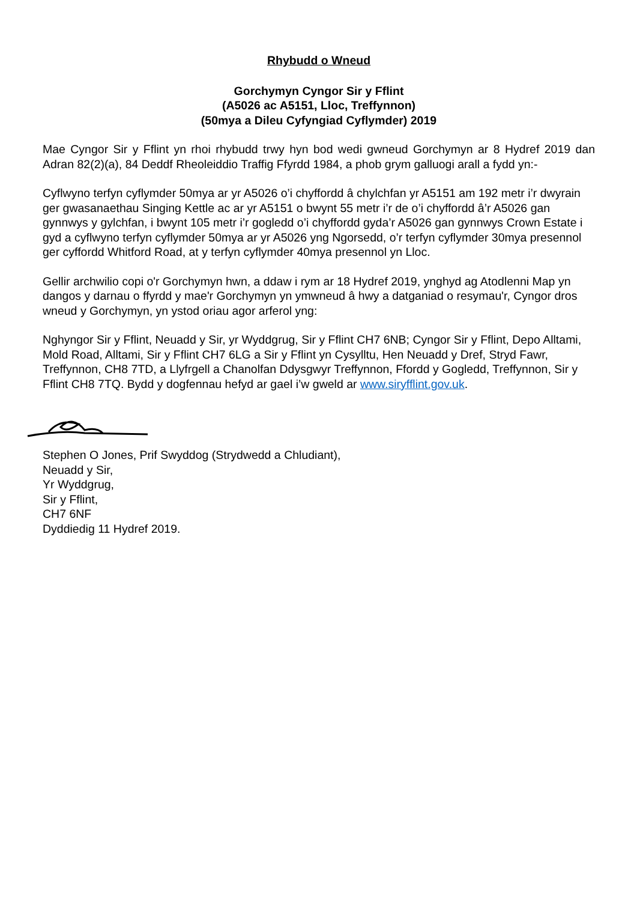Rhybudd o Wneud
Gorchymyn Cyngor Sir y Fflint
(A5026 ac A5151, Lloc, Treffynnon)
(50mya a Dileu Cyfyngiad Cyflymder) 2019
Mae Cyngor Sir y Fflint yn rhoi rhybudd trwy hyn bod wedi gwneud Gorchymyn ar 8 Hydref 2019 dan Adran 82(2)(a), 84 Deddf Rheoleiddio Traffig Ffyrdd 1984, a phob grym galluogi arall a fydd yn:-
Cyflwyno terfyn cyflymder 50mya ar yr A5026 o’i chyffordd â chylchfan yr A5151 am 192 metr i’r dwyrain ger gwasanaethau Singing Kettle ac ar yr A5151 o bwynt 55 metr i’r de o’i chyffordd â’r A5026 gan gynnwys y gylchfan, i bwynt 105 metr i’r gogledd o’i chyffordd gyda’r A5026 gan gynnwys Crown Estate i gyd a cyflwyno terfyn cyflymder 50mya ar yr A5026 yng Ngorsedd, o’r terfyn cyflymder 30mya presennol ger cyffordd Whitford Road, at y terfyn cyflymder 40mya presennol yn Lloc.
Gellir archwilio copi o'r Gorchymyn hwn, a ddaw i rym ar 18 Hydref 2019, ynghyd ag Atodlenni Map yn dangos y darnau o ffyrdd y mae'r Gorchymyn yn ymwneud â hwy a datganiad o resymau'r, Cyngor dros wneud y Gorchymyn, yn ystod oriau agor arferol yng:
Nghyngor Sir y Fflint, Neuadd y Sir, yr Wyddgrug, Sir y Fflint CH7 6NB; Cyngor Sir y Fflint, Depo Alltami, Mold Road, Alltami, Sir y Fflint CH7 6LG a Sir y Fflint yn Cysylltu, Hen Neuadd y Dref, Stryd Fawr, Treffynnon, CH8 7TD, a Llyfrgell a Chanolfan Ddysgwyr Treffynnon, Ffordd y Gogledd, Treffynnon, Sir y Fflint CH8 7TQ. Bydd y dogfennau hefyd ar gael i’w gweld ar www.siryfflint.gov.uk.
Stephen O Jones, Prif Swyddog (Strydwedd a Chludiant),
Neuadd y Sir,
Yr Wyddgrug,
Sir y Fflint,
CH7 6NF
Dyddiedig 11 Hydref 2019.